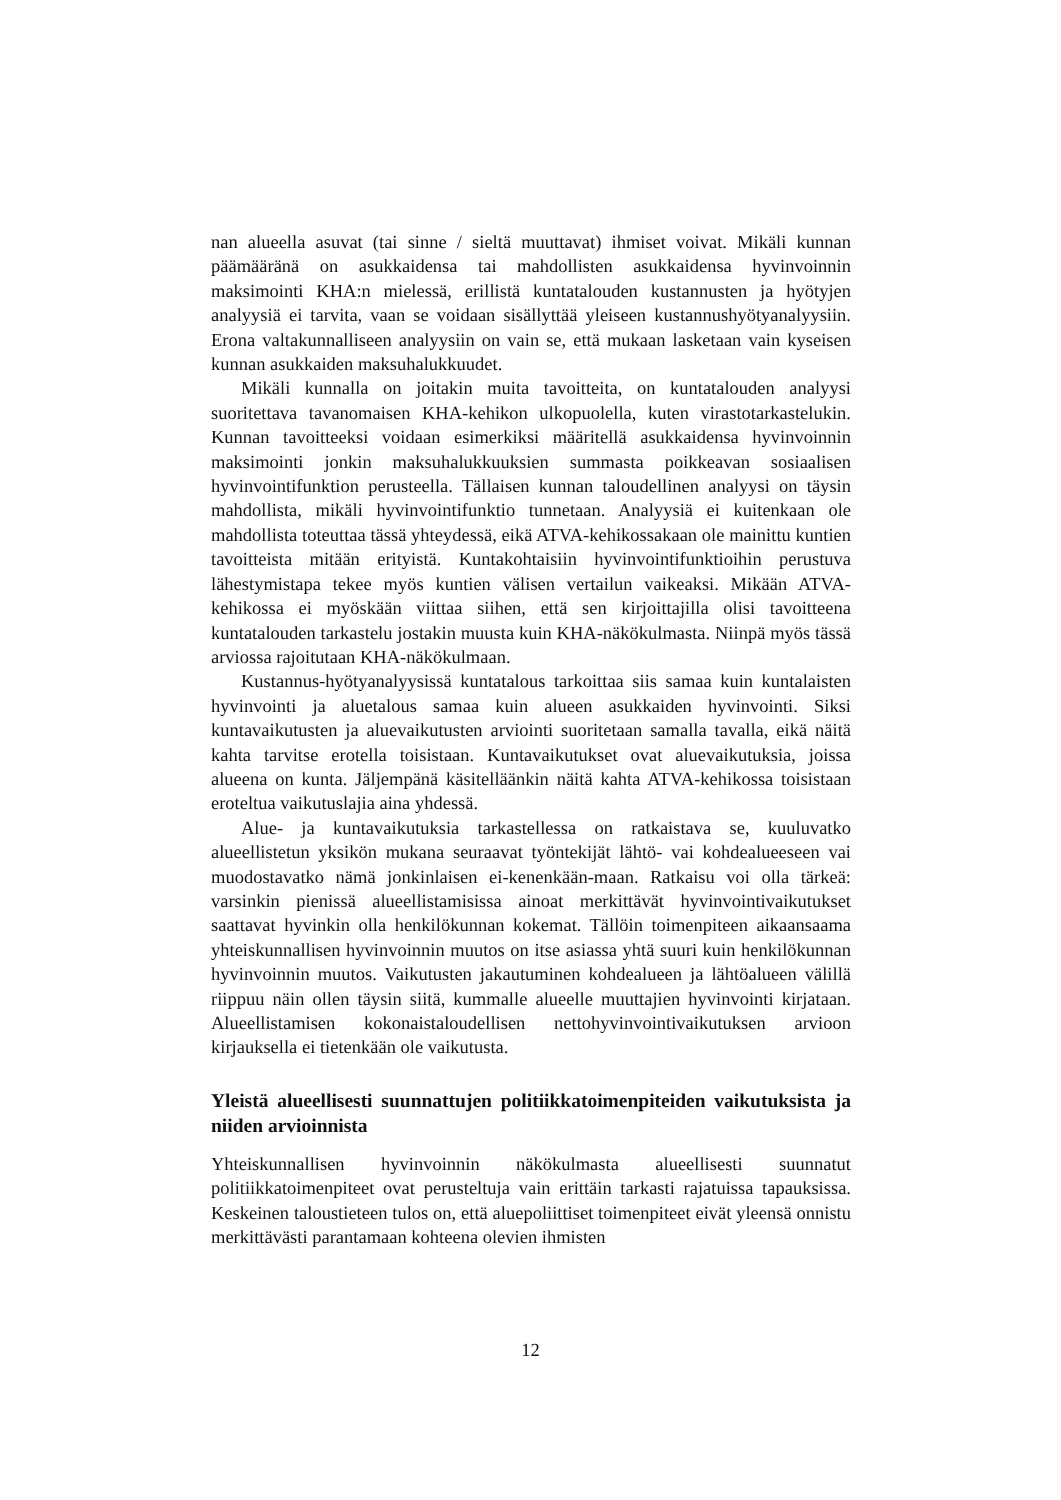nan alueella asuvat (tai sinne / sieltä muuttavat) ihmiset voivat. Mikäli kunnan päämääränä on asukkaidensa tai mahdollisten asukkaidensa hyvinvoinnin maksimointi KHA:n mielessä, erillistä kuntatalouden kustannusten ja hyötyjen analyysiä ei tarvita, vaan se voidaan sisällyttää yleiseen kustannushyötyanalyysiin. Erona valtakunnalliseen analyysiin on vain se, että mukaan lasketaan vain kyseisen kunnan asukkaiden maksuhalukkuudet.
Mikäli kunnalla on joitakin muita tavoitteita, on kuntatalouden analyysi suoritettava tavanomaisen KHA-kehikon ulkopuolella, kuten virastotarkastelukin. Kunnan tavoitteeksi voidaan esimerkiksi määritellä asukkaidensa hyvinvoinnin maksimointi jonkin maksuhalukkuuksien summasta poikkeavan sosiaalisen hyvinvointifunktion perusteella. Tällaisen kunnan taloudellinen analyysi on täysin mahdollista, mikäli hyvinvointifunktio tunnetaan. Analyysiä ei kuitenkaan ole mahdollista toteuttaa tässä yhteydessä, eikä ATVA-kehikossakaan ole mainittu kuntien tavoitteista mitään erityistä. Kuntakohtaisiin hyvinvointifunktioihin perustuva lähestymistapa tekee myös kuntien välisen vertailun vaikeaksi. Mikään ATVA-kehikossa ei myöskään viittaa siihen, että sen kirjoittajilla olisi tavoitteena kuntatalouden tarkastelu jostakin muusta kuin KHA-näkökulmasta. Niinpä myös tässä arviossa rajoitutaan KHA-näkökulmaan.
Kustannus-hyötyanalyysissä kuntatalous tarkoittaa siis samaa kuin kuntalaisten hyvinvointi ja aluetalous samaa kuin alueen asukkaiden hyvinvointi. Siksi kuntavaikutusten ja aluevaikutusten arviointi suoritetaan samalla tavalla, eikä näitä kahta tarvitse erotella toisistaan. Kuntavaikutukset ovat aluevaikutuksia, joissa alueena on kunta. Jäljempänä käsitelläänkin näitä kahta ATVA-kehikossa toisistaan eroteltua vaikutuslajia aina yhdessä.
Alue- ja kuntavaikutuksia tarkastellessa on ratkaistava se, kuuluvatko alueellistetun yksikön mukana seuraavat työntekijät lähtö- vai kohdealueeseen vai muodostavatko nämä jonkinlaisen ei-kenenkään-maan. Ratkaisu voi olla tärkeä: varsinkin pienissä alueellistamisissa ainoat merkittävät hyvinvointivaikutukset saattavat hyvinkin olla henkilökunnan kokemat. Tällöin toimenpiteen aikaansaama yhteiskunnallisen hyvinvoinnin muutos on itse asiassa yhtä suuri kuin henkilökunnan hyvinvoinnin muutos. Vaikutusten jakautuminen kohdealueen ja lähtöalueen välillä riippuu näin ollen täysin siitä, kummalle alueelle muuttajien hyvinvointi kirjataan. Alueellistamisen kokonaistaloudellisen nettohyvinvointivaikutuksen arvioon kirjauksella ei tietenkään ole vaikutusta.
Yleistä alueellisesti suunnattujen politiikkatoimenpiteiden vaikutuksista ja niiden arvioinnista
Yhteiskunnallisen hyvinvoinnin näkökulmasta alueellisesti suunnatut politiikkatoimenpiteet ovat perusteltuja vain erittäin tarkasti rajatuissa tapauksissa. Keskeinen taloustieteen tulos on, että aluepoliittiset toimenpiteet eivät yleensä onnistu merkittävästi parantamaan kohteena olevien ihmisten
12